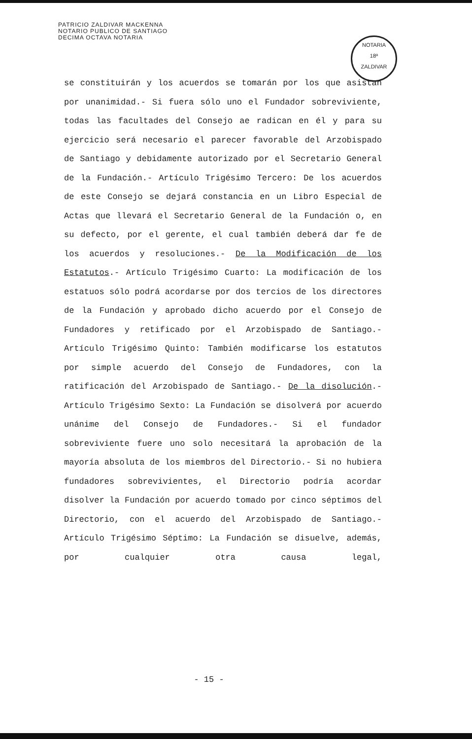PATRICIO ZALDIVAR MACKENNA
NOTARIO PUBLICO DE SANTIAGO
DECIMA OCTAVA NOTARIA
NOTARIA
18ª
ZALDIVAR
se constituirán y los acuerdos se tomarán por los que asistan por unanimidad.- Si fuera sólo uno el Fundador sobreviviente, todas las facultades del Consejo ae radican en él y para su ejercicio será necesario el parecer favorable del Arzobispado de Santiago y debidamente autorizado por el Secretario General de la Fundación.- Artículo Trigésimo Tercero: De los acuerdos de este Consejo se dejará constancia en un Libro Especial de Actas que llevará el Secretario General de la Fundación o, en su defecto, por el gerente, el cual también deberá dar fe de los acuerdos y resoluciones.- De la Modificación de los Estatutos.- Artículo Trigésimo Cuarto: La modificación de los estatuos sólo podrá acordarse por dos tercios de los directores de la Fundación y aprobado dicho acuerdo por el Consejo de Fundadores y retificado por el Arzobispado de Santiago.- Artículo Trigésimo Quinto: También modificarse los estatutos por simple acuerdo del Consejo de Fundadores, con la ratificación del Arzobispado de Santiago.- De la disolución.- Artículo Trigésimo Sexto: La Fundación se disolverá por acuerdo unánime del Consejo de Fundadores.- Si el fundador sobreviviente fuere uno solo necesitará la aprobación de la mayoría absoluta de los miembros del Directorio.- Si no hubiera fundadores sobrevivientes, el Directorio podría acordar disolver la Fundación por acuerdo tomado por cinco séptimos del Directorio, con el acuerdo del Arzobispado de Santiago.- Artículo Trigésimo Séptimo: La Fundación se disuelve, además, por cualquier otra causa legal,
- 15 -